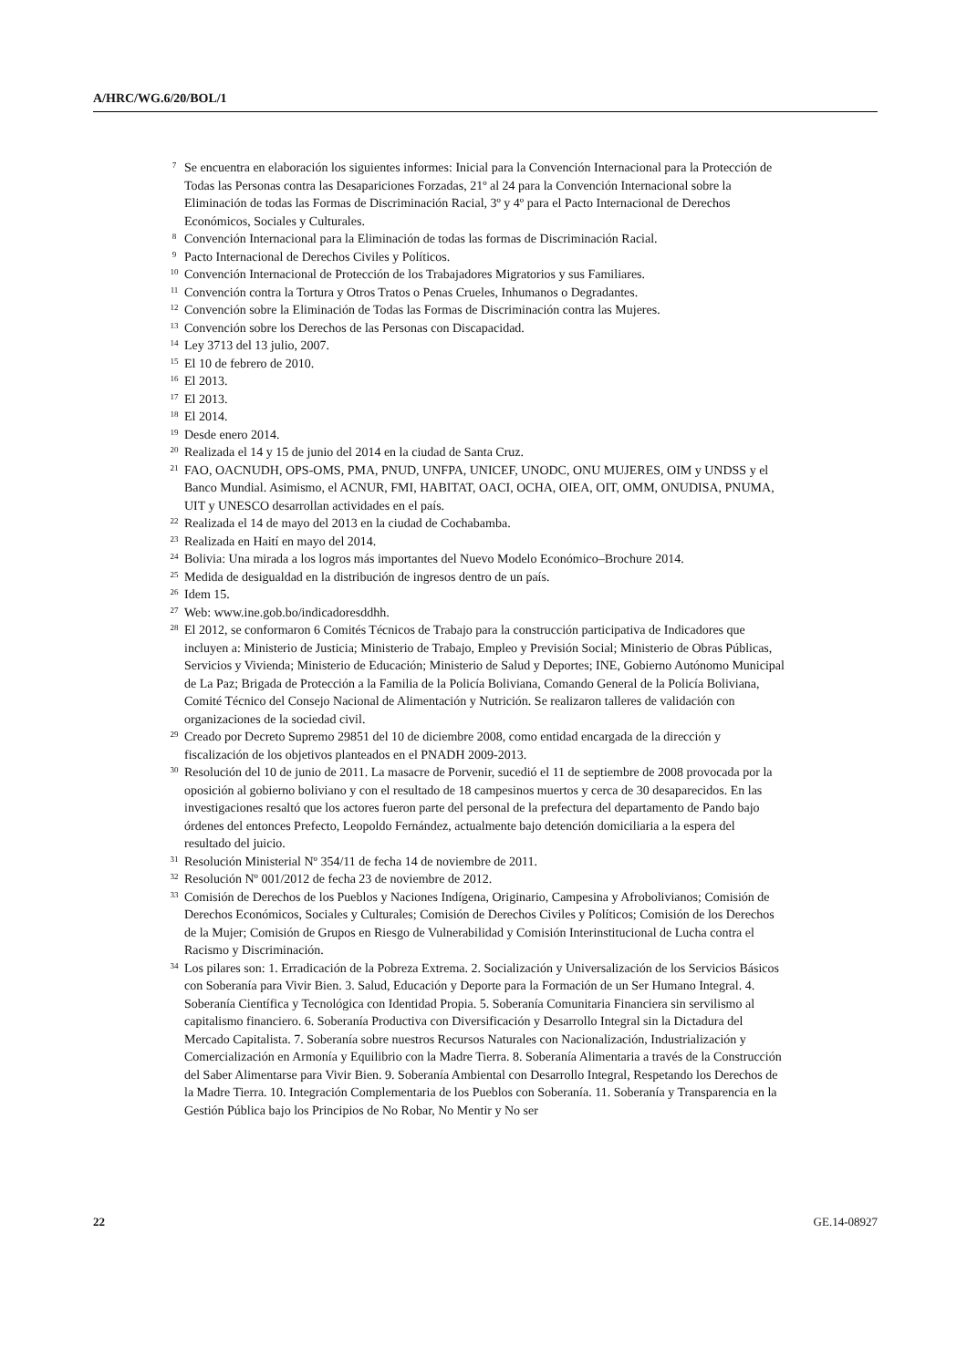A/HRC/WG.6/20/BOL/1
7 Se encuentra en elaboración los siguientes informes: Inicial para la Convención Internacional para la Protección de Todas las Personas contra las Desapariciones Forzadas, 21º al 24 para la Convención Internacional sobre la Eliminación de todas las Formas de Discriminación Racial, 3º y 4º para el Pacto Internacional de Derechos Económicos, Sociales y Culturales.
8 Convención Internacional para la Eliminación de todas las formas de Discriminación Racial.
9 Pacto Internacional de Derechos Civiles y Políticos.
10 Convención Internacional de Protección de los Trabajadores Migratorios y sus Familiares.
11 Convención contra la Tortura y Otros Tratos o Penas Crueles, Inhumanos o Degradantes.
12 Convención sobre la Eliminación de Todas las Formas de Discriminación contra las Mujeres.
13 Convención sobre los Derechos de las Personas con Discapacidad.
14 Ley 3713 del 13 julio, 2007.
15 El 10 de febrero de 2010.
16 El 2013.
17 El 2013.
18 El 2014.
19 Desde enero 2014.
20 Realizada el 14 y 15 de junio del 2014 en la ciudad de Santa Cruz.
21 FAO, OACNUDH, OPS-OMS, PMA, PNUD, UNFPA, UNICEF, UNODC, ONU MUJERES, OIM y UNDSS y el Banco Mundial. Asimismo, el ACNUR, FMI, HABITAT, OACI, OCHA, OIEA, OIT, OMM, ONUDISA, PNUMA, UIT y UNESCO desarrollan actividades en el país.
22 Realizada el 14 de mayo del 2013 en la ciudad de Cochabamba.
23 Realizada en Haití en mayo del 2014.
24 Bolivia: Una mirada a los logros más importantes del Nuevo Modelo Económico–Brochure 2014.
25 Medida de desigualdad en la distribución de ingresos dentro de un país.
26 Idem 15.
27 Web: www.ine.gob.bo/indicadoresddhh.
28 El 2012, se conformaron 6 Comités Técnicos de Trabajo para la construcción participativa de Indicadores que incluyen a: Ministerio de Justicia; Ministerio de Trabajo, Empleo y Previsión Social; Ministerio de Obras Públicas, Servicios y Vivienda; Ministerio de Educación; Ministerio de Salud y Deportes; INE, Gobierno Autónomo Municipal de La Paz; Brigada de Protección a la Familia de la Policía Boliviana, Comando General de la Policía Boliviana, Comité Técnico del Consejo Nacional de Alimentación y Nutrición. Se realizaron talleres de validación con organizaciones de la sociedad civil.
29 Creado por Decreto Supremo 29851 del 10 de diciembre 2008, como entidad encargada de la dirección y fiscalización de los objetivos planteados en el PNADH 2009-2013.
30 Resolución del 10 de junio de 2011. La masacre de Porvenir, sucedió el 11 de septiembre de 2008 provocada por la oposición al gobierno boliviano y con el resultado de 18 campesinos muertos y cerca de 30 desaparecidos. En las investigaciones resaltó que los actores fueron parte del personal de la prefectura del departamento de Pando bajo órdenes del entonces Prefecto, Leopoldo Fernández, actualmente bajo detención domiciliaria a la espera del resultado del juicio.
31 Resolución Ministerial Nº 354/11 de fecha 14 de noviembre de 2011.
32 Resolución Nº 001/2012 de fecha 23 de noviembre de 2012.
33 Comisión de Derechos de los Pueblos y Naciones Indígena, Originario, Campesina y Afrobolivianos; Comisión de Derechos Económicos, Sociales y Culturales; Comisión de Derechos Civiles y Políticos; Comisión de los Derechos de la Mujer; Comisión de Grupos en Riesgo de Vulnerabilidad y Comisión Interinstitucional de Lucha contra el Racismo y Discriminación.
34 Los pilares son: 1. Erradicación de la Pobreza Extrema. 2. Socialización y Universalización de los Servicios Básicos con Soberanía para Vivir Bien. 3. Salud, Educación y Deporte para la Formación de un Ser Humano Integral. 4. Soberanía Científica y Tecnológica con Identidad Propia. 5. Soberanía Comunitaria Financiera sin servilismo al capitalismo financiero. 6. Soberanía Productiva con Diversificación y Desarrollo Integral sin la Dictadura del Mercado Capitalista. 7. Soberanía sobre nuestros Recursos Naturales con Nacionalización, Industrialización y Comercialización en Armonía y Equilibrio con la Madre Tierra. 8. Soberanía Alimentaria a través de la Construcción del Saber Alimentarse para Vivir Bien. 9. Soberanía Ambiental con Desarrollo Integral, Respetando los Derechos de la Madre Tierra. 10. Integración Complementaria de los Pueblos con Soberanía. 11. Soberanía y Transparencia en la Gestión Pública bajo los Principios de No Robar, No Mentir y No ser
22 GE.14-08927